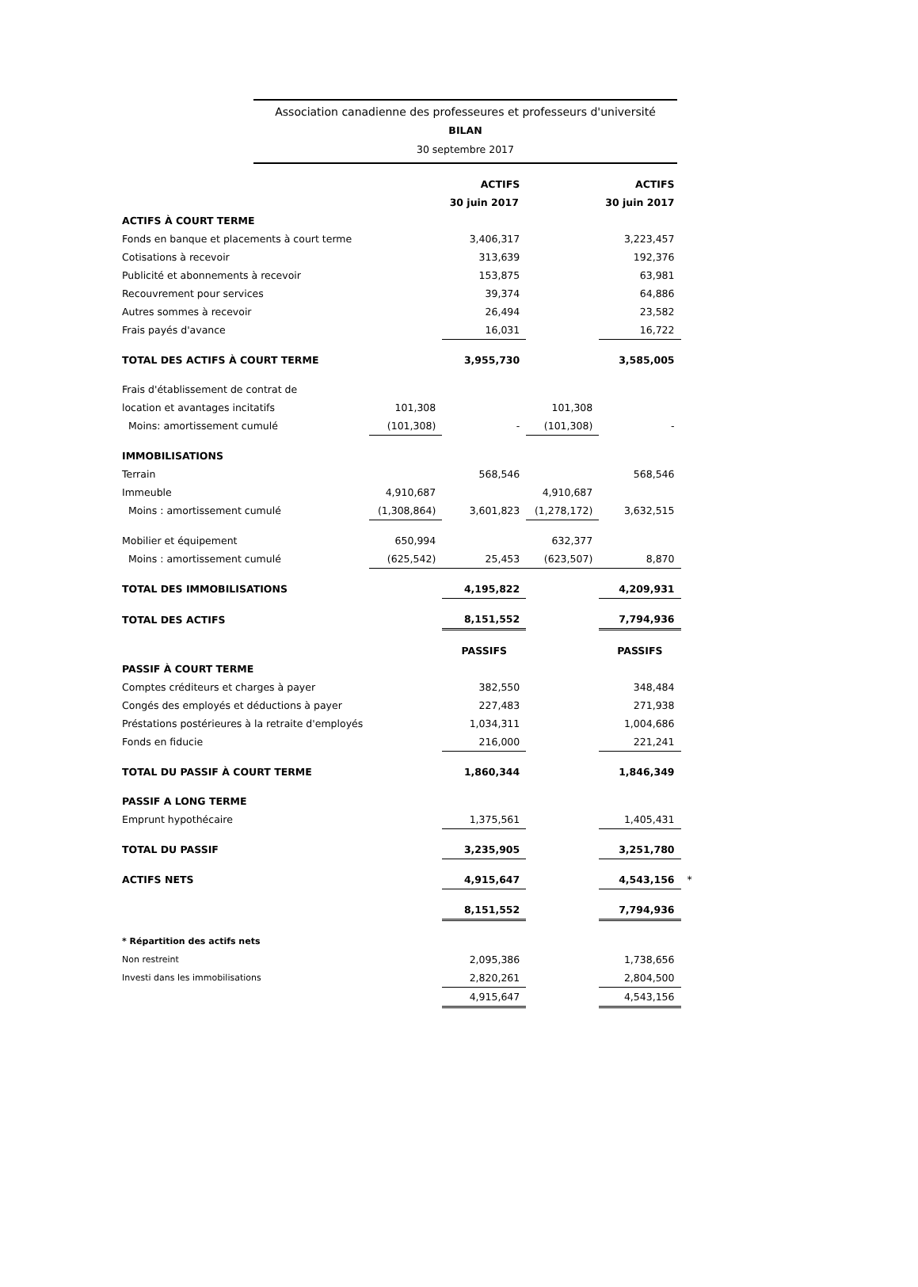Association canadienne des professeures et professeurs d'université
BILAN
30 septembre 2017
| | | ACTIFS | | ACTIFS | |
| | | 30 juin 2017 | | 30 juin 2017 | |
| ACTIFS À COURT TERME | | | | | |
| Fonds en banque et placements à court terme | | 3,406,317 | | 3,223,457 | |
| Cotisations à recevoir | | 313,639 | | 192,376 | |
| Publicité et abonnements à recevoir | | 153,875 | | 63,981 | |
| Recouvrement pour services | | 39,374 | | 64,886 | |
| Autres sommes à recevoir | | 26,494 | | 23,582 | |
| Frais payés d'avance | | 16,031 | | 16,722 | |
| TOTAL DES ACTIFS À COURT TERME | | 3,955,730 | | 3,585,005 | |
| Frais d'établissement de contrat de | | | | | |
| location et avantages incitatifs | 101,308 | | 101,308 | | |
| Moins: amortissement cumulé | (101,308) | - | (101,308) | - | |
| IMMOBILISATIONS | | | | | |
| Terrain | | 568,546 | | 568,546 | |
| Immeuble | 4,910,687 | | 4,910,687 | | |
| Moins : amortissement cumulé | (1,308,864) | 3,601,823 | (1,278,172) | 3,632,515 | |
| Mobilier et équipement | 650,994 | | 632,377 | | |
| Moins : amortissement cumulé | (625,542) | 25,453 | (623,507) | 8,870 | |
| TOTAL DES IMMOBILISATIONS | | 4,195,822 | | 4,209,931 | |
| TOTAL DES ACTIFS | | 8,151,552 | | 7,794,936 | |
| | | PASSIFS | | PASSIFS | |
| PASSIF À COURT TERME | | | | | |
| Comptes créditeurs et charges à payer | | 382,550 | | 348,484 | |
| Congés des employés et déductions à payer | | 227,483 | | 271,938 | |
| Préstations postérieures à la retraite d'employés | | 1,034,311 | | 1,004,686 | |
| Fonds en fiducie | | 216,000 | | 221,241 | |
| TOTAL DU PASSIF À COURT TERME | | 1,860,344 | | 1,846,349 | |
| PASSIF A LONG TERME | | | | | |
| Emprunt hypothécaire | | 1,375,561 | | 1,405,431 | |
| TOTAL DU PASSIF | | 3,235,905 | | 3,251,780 | |
| ACTIFS NETS | | 4,915,647 | | 4,543,156 | * |
| | | 8,151,552 | | 7,794,936 | |
| * Répartition des actifs nets | | | | | |
| Non restreint | | 2,095,386 | | 1,738,656 | |
| Investi dans les immobilisations | | 2,820,261 | | 2,804,500 | |
| | | 4,915,647 | | 4,543,156 | |